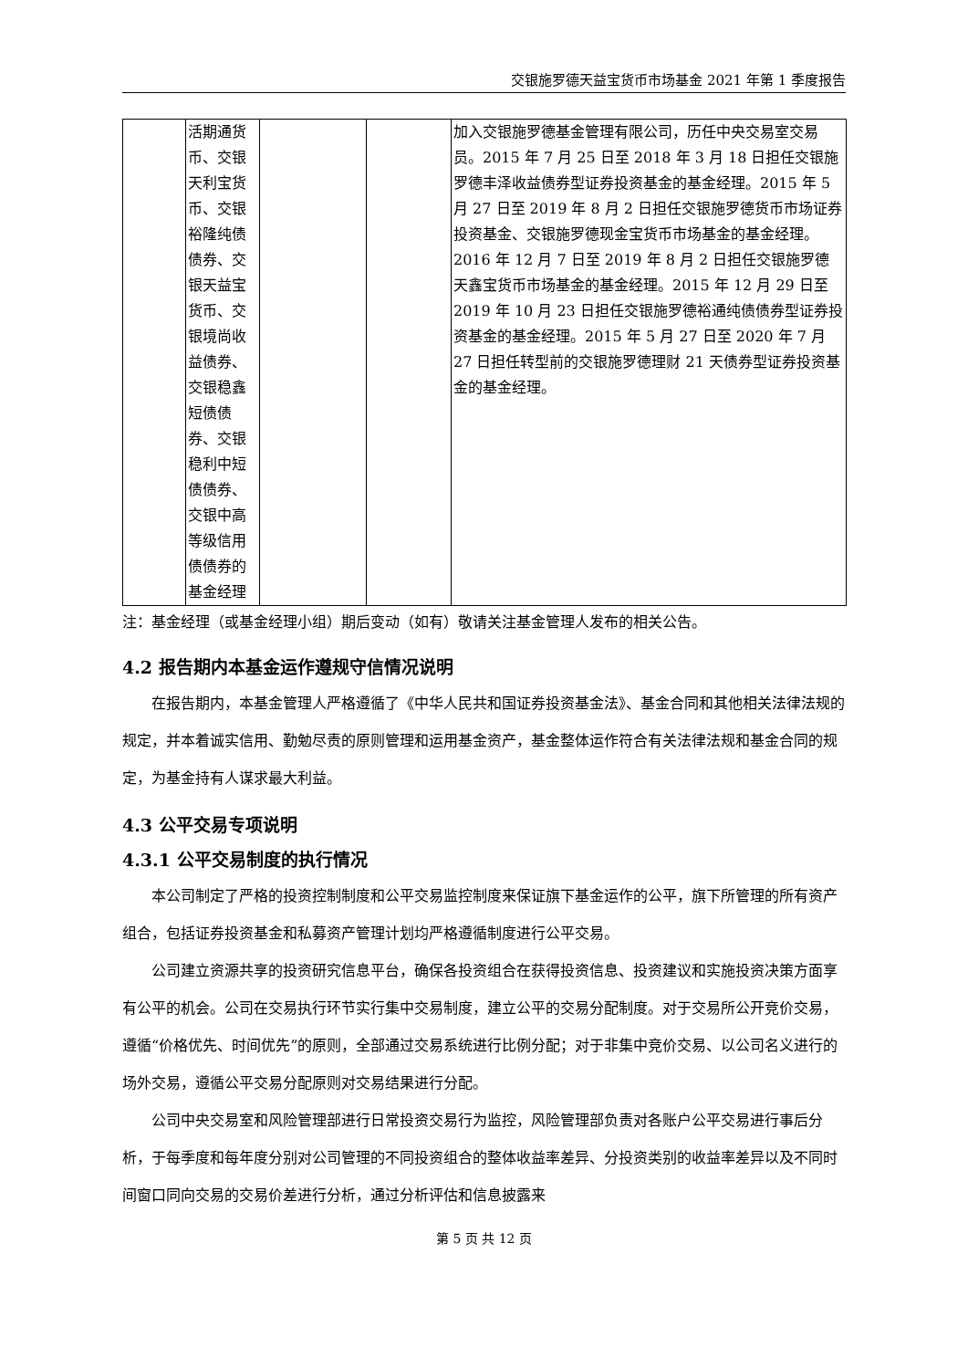交银施罗德天益宝货币市场基金 2021 年第 1 季度报告
| | 活期通货币、交银天利宝货币、交银裕隆纯债债券、交银天益宝货币、交银境尚收益债券、交银稳鑫短债债券、交银稳利中短债债券、交银中高等级信用债债券的基金经理 | | | 加入交银施罗德基金管理有限公司，历任中央交易室交易员。2015 年 7 月 25 日至 2018 年 3 月 18 日担任交银施罗德丰泽收益债券型证券投资基金的基金经理。2015 年 5 月 27 日至 2019 年 8 月 2 日担任交银施罗德货币市场证券投资基金、交银施罗德现金宝货币市场基金的基金经理。2016 年 12 月 7 日至 2019 年 8 月 2 日担任交银施罗德天鑫宝货币市场基金的基金经理。2015 年 12 月 29 日至 2019 年 10 月 23 日担任交银施罗德裕通纯债债券型证券投资基金的基金经理。2015 年 5 月 27 日至 2020 年 7 月 27 日担任转型前的交银施罗德理财 21 天债券型证券投资基金的基金经理。 |
注：基金经理（或基金经理小组）期后变动（如有）敬请关注基金管理人发布的相关公告。
4.2 报告期内本基金运作遵规守信情况说明
在报告期内，本基金管理人严格遵循了《中华人民共和国证券投资基金法》、基金合同和其他相关法律法规的规定，并本着诚实信用、勤勉尽责的原则管理和运用基金资产，基金整体运作符合有关法律法规和基金合同的规定，为基金持有人谋求最大利益。
4.3 公平交易专项说明
4.3.1 公平交易制度的执行情况
本公司制定了严格的投资控制制度和公平交易监控制度来保证旗下基金运作的公平，旗下所管理的所有资产组合，包括证券投资基金和私募资产管理计划均严格遵循制度进行公平交易。
公司建立资源共享的投资研究信息平台，确保各投资组合在获得投资信息、投资建议和实施投资决策方面享有公平的机会。公司在交易执行环节实行集中交易制度，建立公平的交易分配制度。对于交易所公开竞价交易，遵循“价格优先、时间优先”的原则，全部通过交易系统进行比例分配；对于非集中竞价交易、以公司名义进行的场外交易，遵循公平交易分配原则对交易结果进行分配。
公司中央交易室和风险管理部进行日常投资交易行为监控，风险管理部负责对各账户公平交易进行事后分析，于每季度和每年度分别对公司管理的不同投资组合的整体收益率差异、分投资类别的收益率差异以及不同时间窗口同向交易的交易价差进行分析，通过分析评估和信息披露来
第 5 页 共 12 页